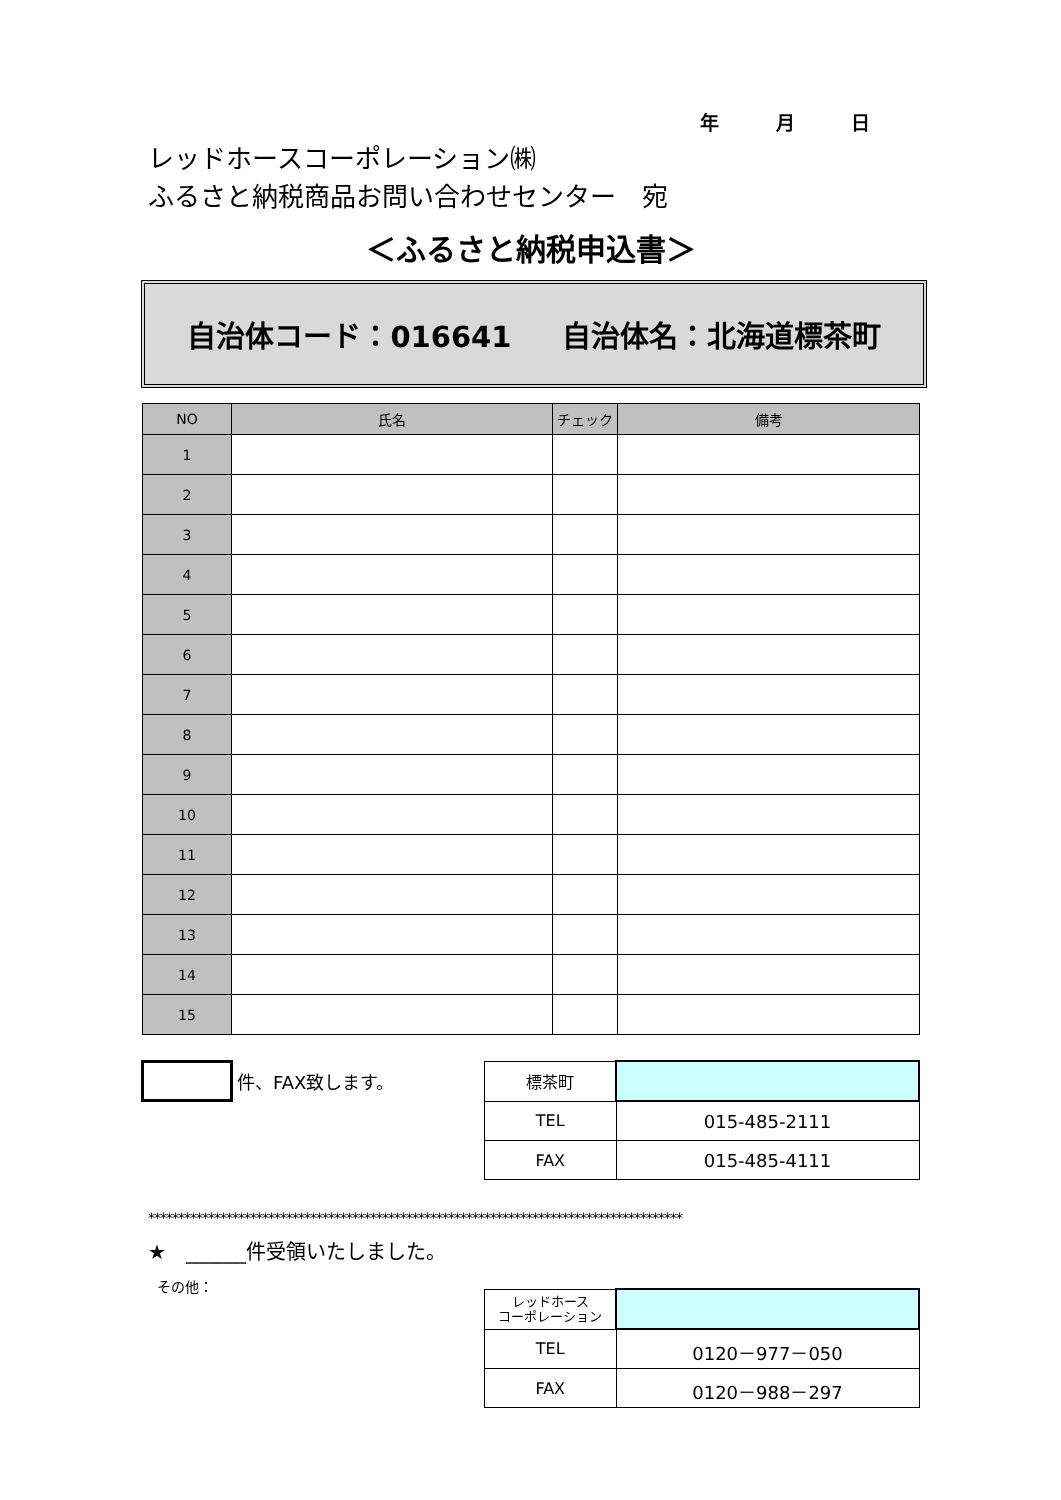年 月 日
レッドホースコーポレーション㈱
ふるさと納税商品お問い合わせセンター　宛
＜ふるさと納税申込書＞
自治体コード：016641 自治体名：北海道標茶町
| NO | 氏名 | チェック | 備考 |
| --- | --- | --- | --- |
| 1 | | | |
| 2 | | | |
| 3 | | | |
| 4 | | | |
| 5 | | | |
| 6 | | | |
| 7 | | | |
| 8 | | | |
| 9 | | | |
| 10 | | | |
| 11 | | | |
| 12 | | | |
| 13 | | | |
| 14 | | | |
| 15 | | | |
件、FAX致します。
| 標茶町 | |
| TEL | 015-485-2111 |
| FAX | 015-485-4111 |
*****************************************************************************************
★　______件受領いたしました。
その他：
| レッドホース コーポレーション | |
| TEL | 0120－977－050 |
| FAX | 0120－988－297 |